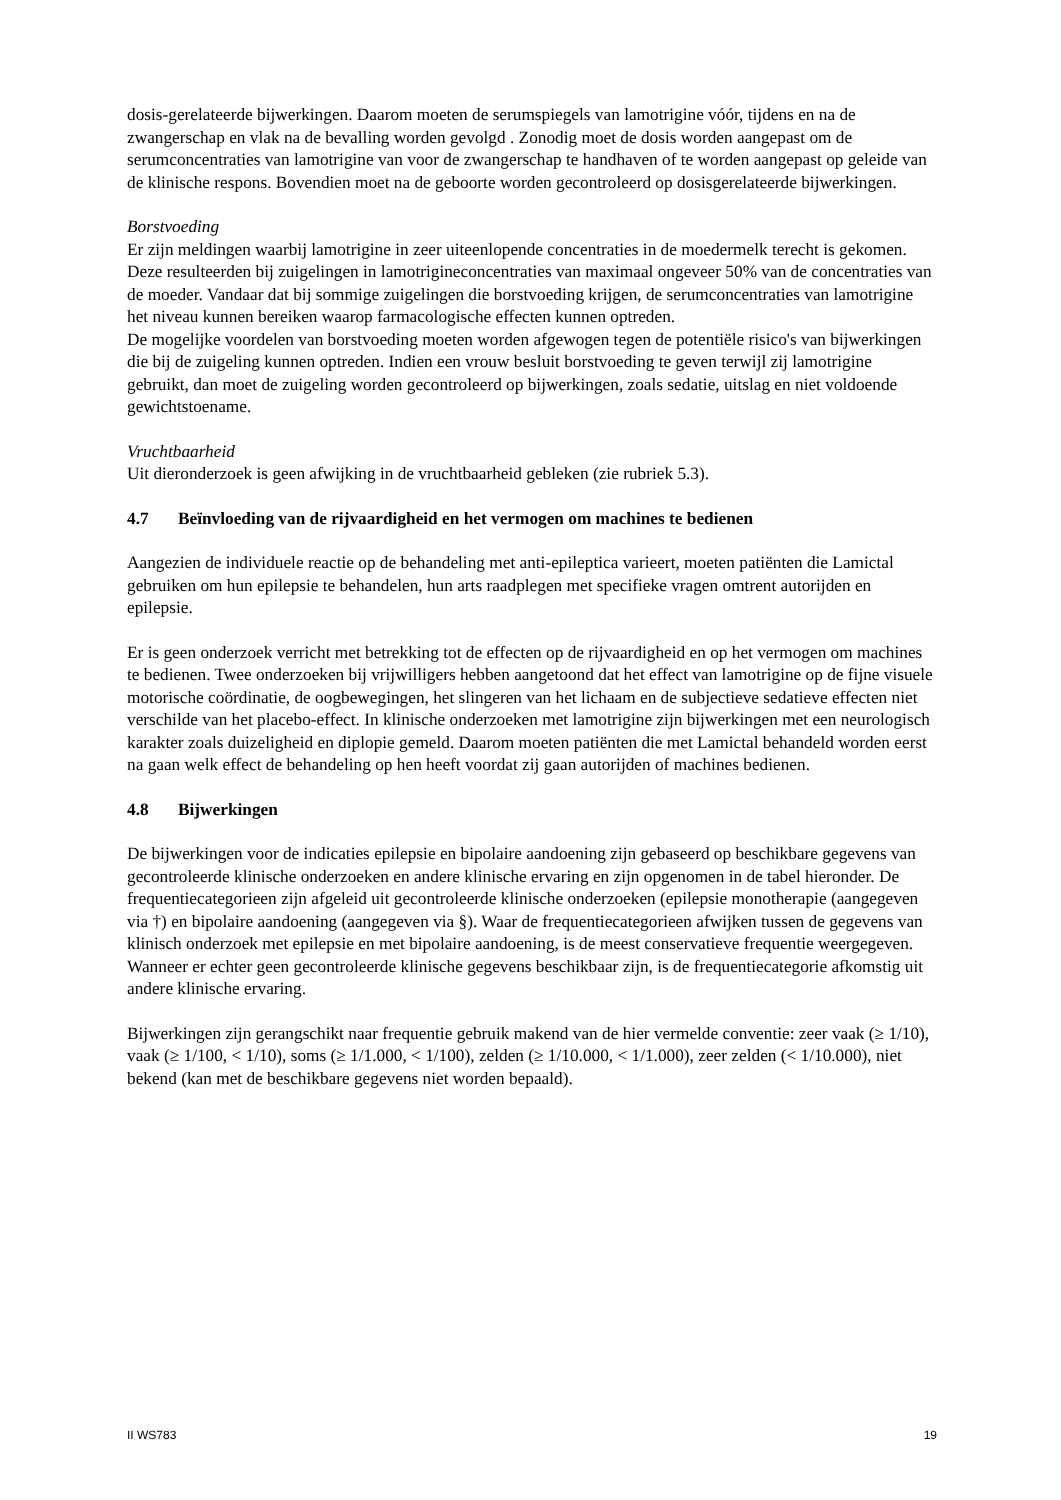dosis-gerelateerde bijwerkingen. Daarom moeten de serumspiegels van lamotrigine vóór, tijdens en na de zwangerschap en vlak na de bevalling worden gevolgd . Zonodig moet de dosis worden aangepast om de serumconcentraties van lamotrigine van voor de zwangerschap te handhaven of te worden aangepast op geleide van de klinische respons. Bovendien moet na de geboorte worden gecontroleerd op dosisgerelateerde bijwerkingen.
Borstvoeding
Er zijn meldingen waarbij lamotrigine in zeer uiteenlopende concentraties in de moedermelk terecht is gekomen. Deze resulteerden bij zuigelingen in lamotrigineconcentraties van maximaal ongeveer 50% van de concentraties van de moeder. Vandaar dat bij sommige zuigelingen die borstvoeding krijgen, de serumconcentraties van lamotrigine het niveau kunnen bereiken waarop farmacologische effecten kunnen optreden.
De mogelijke voordelen van borstvoeding moeten worden afgewogen tegen de potentiële risico's van bijwerkingen die bij de zuigeling kunnen optreden. Indien een vrouw besluit borstvoeding te geven terwijl zij lamotrigine gebruikt, dan moet de zuigeling worden gecontroleerd op bijwerkingen, zoals sedatie, uitslag en niet voldoende gewichtstoename.
Vruchtbaarheid
Uit dieronderzoek is geen afwijking in de vruchtbaarheid gebleken (zie rubriek 5.3).
4.7 Beïnvloeding van de rijvaardigheid en het vermogen om machines te bedienen
Aangezien de individuele reactie op de behandeling met anti-epileptica varieert, moeten patiënten die Lamictal gebruiken om hun epilepsie te behandelen, hun arts raadplegen met specifieke vragen omtrent autorijden en epilepsie.
Er is geen onderzoek verricht met betrekking tot de effecten op de rijvaardigheid en op het vermogen om machines te bedienen. Twee onderzoeken bij vrijwilligers hebben aangetoond dat het effect van lamotrigine op de fijne visuele motorische coördinatie, de oogbewegingen, het slingeren van het lichaam en de subjectieve sedatieve effecten niet verschilde van het placebo-effect. In klinische onderzoeken met lamotrigine zijn bijwerkingen met een neurologisch karakter zoals duizeligheid en diplopie gemeld. Daarom moeten patiënten die met Lamictal behandeld worden eerst na gaan welk effect de behandeling op hen heeft voordat zij gaan autorijden of machines bedienen.
4.8 Bijwerkingen
De bijwerkingen voor de indicaties epilepsie en bipolaire aandoening zijn gebaseerd op beschikbare gegevens van gecontroleerde klinische onderzoeken en andere klinische ervaring en zijn opgenomen in de tabel hieronder. De frequentiecategorieen zijn afgeleid uit gecontroleerde klinische onderzoeken (epilepsie monotherapie (aangegeven via †) en bipolaire aandoening (aangegeven via §). Waar de frequentiecategorieen afwijken tussen de gegevens van klinisch onderzoek met epilepsie en met bipolaire aandoening, is de meest conservatieve frequentie weergegeven. Wanneer er echter geen gecontroleerde klinische gegevens beschikbaar zijn, is de frequentiecategorie afkomstig uit andere klinische ervaring.
Bijwerkingen zijn gerangschikt naar frequentie gebruik makend van de hier vermelde conventie: zeer vaak (≥ 1/10), vaak (≥ 1/100, < 1/10), soms (≥ 1/1.000, < 1/100), zelden (≥ 1/10.000, < 1/1.000), zeer zelden (< 1/10.000), niet bekend (kan met de beschikbare gegevens niet worden bepaald).
II WS783 19